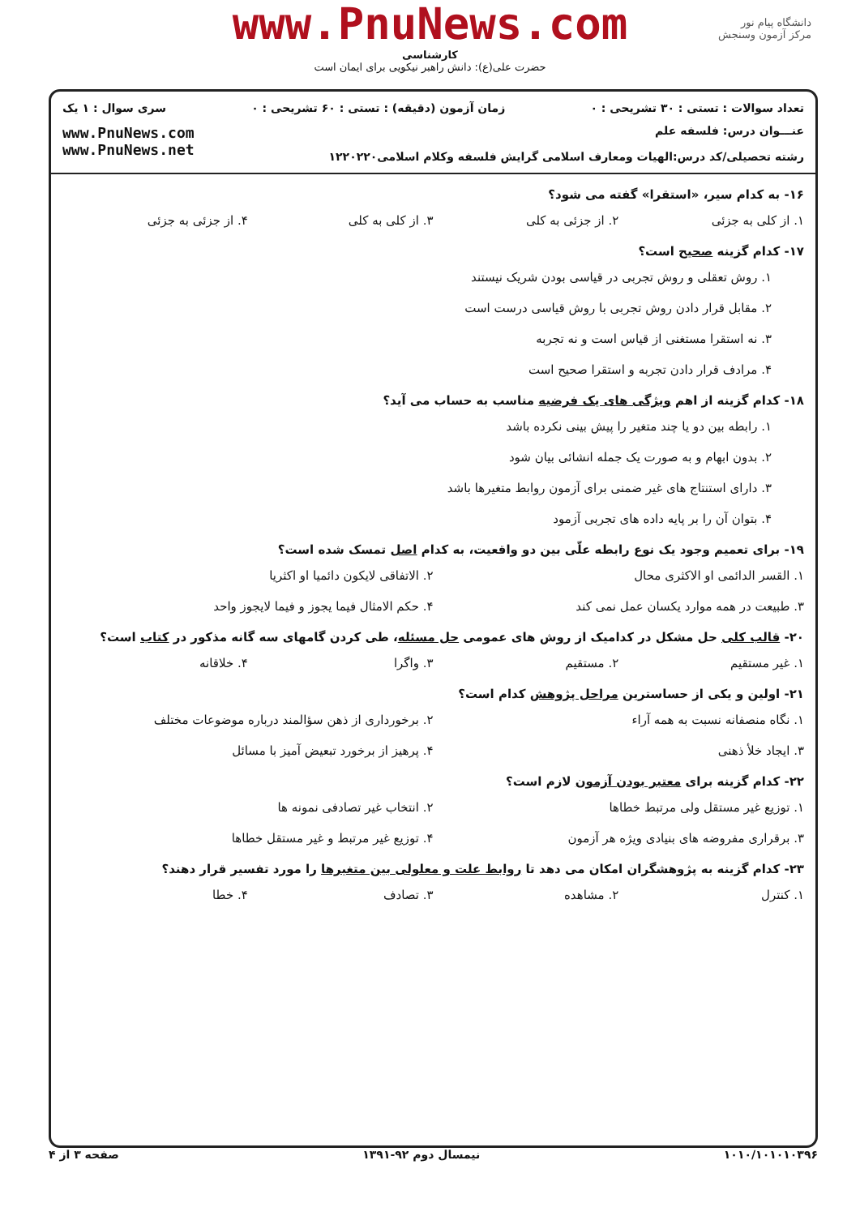www.PnuNews.com
کارشناسی
حضرت علی(ع): دانش راهبر نیکویی برای ایمان است
دانشگاه پیام نور
مرکز آزمون وسنجش
تعداد سوالات : تستی : ۳۰ تشریحی : ۰ زمان آزمون (دقیقه) : تستی : ۶۰ تشریحی : ۰ سری سوال : ۱ یک
عنـــوان درس: فلسفه علم
رشته تحصیلی/کد درس: الهیات ومعارف اسلامی گرایش فلسفه وکلام اسلامی۱۲۲۰۲۲۰
www.PnuNews.com
www.PnuNews.net
۱۶- به کدام سیر، «استقرا» گفته می شود؟
۱. از کلی به جزئی ۲. از جزئی به کلی ۳. از کلی به کلی ۴. از جزئی به جزئی
۱۷- کدام گزینه صحیح است؟
۱. روش تعقلی و روش تجربی در قیاسی بودن شریک نیستند
۲. مقابل قرار دادن روش تجربی با روش قیاسی درست است
۳. نه استقرا مستغنی از قیاس است و نه تجربه
۴. مرادف قرار دادن تجربه و استقرا صحیح است
۱۸- کدام گزینه از اهم ویژگی های یک فرضیه مناسب به حساب می آید؟
۱. رابطه بین دو یا چند متغیر را پیش بینی نکرده باشد
۲. بدون ابهام و به صورت یک جمله انشائی بیان شود
۳. دارای استنتاج های غیر ضمنی برای آزمون روابط متغیرها باشد
۴. بتوان آن را بر پایه داده های تجربی آزمود
۱۹- برای تعمیم وجود یک نوع رابطه علّی بین دو واقعیت، به کدام اصل تمسک شده است؟
۱. القسر الدائمی او الاکثری محال ۲. الاتفاقی لایکون دائمیا او اکثریا
۳. طبیعت در همه موارد یکسان عمل نمی کند ۴. حکم الامثال فیما یجوز و فیما لایجوز واحد
۲۰- قالب کلی حل مشکل در کدامیک از روش های عمومی حل مسئله، طی کردن گامهای سه گانه مذکور در کتاب است؟
۱. غیر مستقیم ۲. مستقیم ۳. واگرا ۴. خلاقانه
۲۱- اولین و یکی از حساسترین مراحل پژوهش کدام است؟
۱. نگاه منصفانه نسبت به همه آراء ۲. برخورداری از ذهن سؤالمند درباره موضوعات مختلف
۳. ایجاد خلأ ذهنی ۴. پرهیز از برخورد تبعیض آمیز با مسائل
۲۲- کدام گزینه برای معتبر بودن آزمون لازم است؟
۱. توزیع غیر مستقل ولی مرتبط خطاها ۲. انتخاب غیر تصادفی نمونه ها
۳. برقراری مفروضه های بنیادی ویژه هر آزمون ۴. توزیع غیر مرتبط و غیر مستقل خطاها
۲۳- کدام گزینه به پژوهشگران امکان می دهد تا روابط علت و معلولی بین متغیرها را مورد تفسیر قرار دهند؟
۱. کنترل ۲. مشاهده ۳. تصادف ۴. خطا
۱۰۱۰/۱۰۱۰۱۰۳۹۶ نیمسال دوم ۹۲-۱۳۹۱ صفحه ۳ از ۴